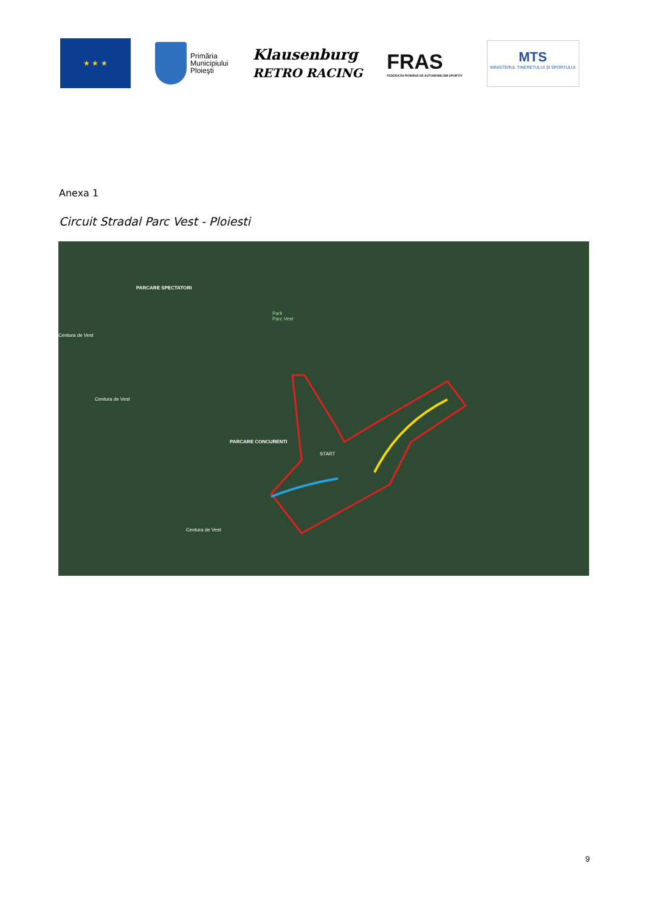★ ★ ★
Primăria
Municipiului
Ploieşti
Klausenburg
RETRO RACING
FRAS
FEDERAȚIA ROMÂNĂ DE AUTOMOBILISM SPORTIV
MTS
MINISTERUL TINERETULUI ŞI SPORTULUI
Anexa 1
Circuit Stradal Parc Vest - Ploiesti
PARCARE SPECTATORI
Park
Parc Vest
PARCARE CONCURENTI
START
Centura de Vest
Centura de Vest
Centura de Vest
9